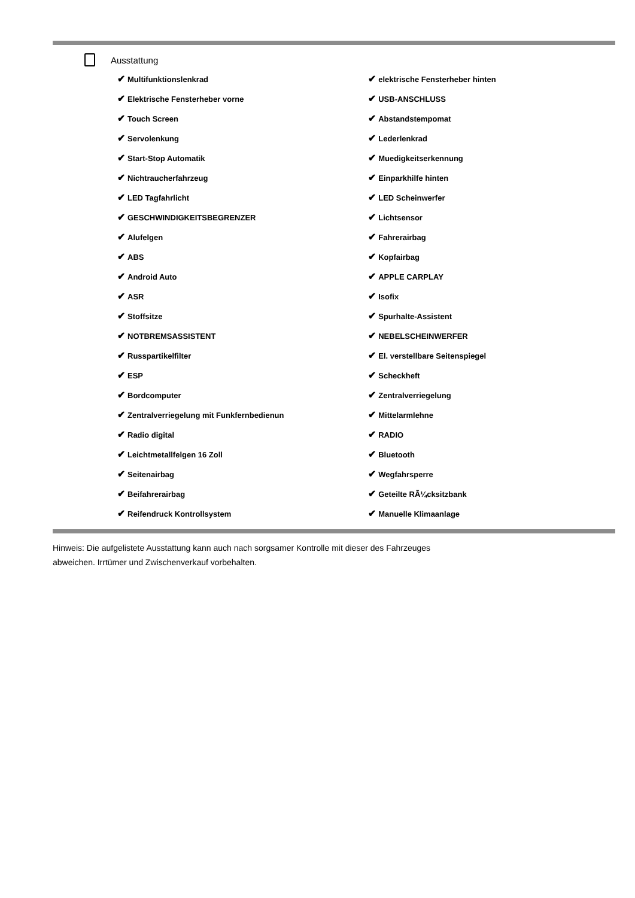Ausstattung
| ✔ Multifunktionslenkrad | ✔ elektrische Fensterheber hinten |
| ✔ Elektrische Fensterheber vorne | ✔ USB-ANSCHLUSS |
| ✔ Touch Screen | ✔ Abstandstempomat |
| ✔ Servolenkung | ✔ Lederlenkrad |
| ✔ Start-Stop Automatik | ✔ Muedigkeitserkennung |
| ✔ Nichtraucherfahrzeug | ✔ Einparkhilfe hinten |
| ✔ LED Tagfahrlicht | ✔ LED Scheinwerfer |
| ✔ GESCHWINDIGKEITSBEGRENZER | ✔ Lichtsensor |
| ✔ Alufelgen | ✔ Fahrerairbag |
| ✔ ABS | ✔ Kopfairbag |
| ✔ Android Auto | ✔ APPLE CARPLAY |
| ✔ ASR | ✔ Isofix |
| ✔ Stoffsitze | ✔ Spurhalte-Assistent |
| ✔ NOTBREMSASSISTENT | ✔ NEBELSCHEINWERFER |
| ✔ Russpartikelfilter | ✔ El. verstellbare Seitenspiegel |
| ✔ ESP | ✔ Scheckheft |
| ✔ Bordcomputer | ✔ Zentralverriegelung |
| ✔ Zentralverriegelung mit Funkfernbedienun | ✔ Mittelarmlehne |
| ✔ Radio digital | ✔ RADIO |
| ✔ Leichtmetallfelgen 16 Zoll | ✔ Bluetooth |
| ✔ Seitenairbag | ✔ Wegfahrsperre |
| ✔ Beifahrerairbag | ✔ Geteilte RÃ¼cksitzbank |
| ✔ Reifendruck Kontrollsystem | ✔ Manuelle Klimaanlage |
Hinweis: Die aufgelistete Ausstattung kann auch nach sorgsamer Kontrolle mit dieser des Fahrzeuges
abweichen. Irrtümer und Zwischenverkauf vorbehalten.